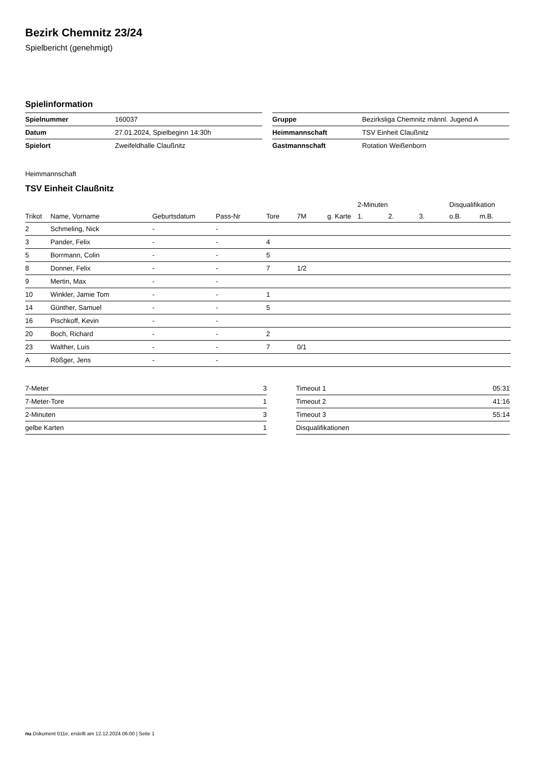Bezirk Chemnitz 23/24
Spielbericht (genehmigt)
Spielinformation
| Spielnummer | 160037 |
| Datum | 27.01.2024, Spielbeginn 14:30h |
| Spielort | Zweifeldhalle Claußnitz |
| Gruppe | Bezirksliga Chemnitz männl. Jugend A |
| Heimmannschaft | TSV Einheit Claußnitz |
| Gastmannschaft | Rotation Weißenborn |
Heimmannschaft
TSV Einheit Claußnitz
| | | | | | | | 2-Minuten | | | Disqualifikation | |
| --- | --- | --- | --- | --- | --- | --- | --- | --- | --- | --- | --- |
| Trikot | Name, Vorname | Geburtsdatum | Pass-Nr | Tore | 7M | g. Karte | 1. | 2. | 3. | o.B. | m.B. |
| 2 | Schmeling, Nick | - | - | | | | | | | | |
| 3 | Pander, Felix | - | - | 4 | | | | | | | |
| 5 | Borrmann, Colin | - | - | 5 | | | | | | | |
| 8 | Donner, Felix | - | - | 7 | 1/2 | | | | | | |
| 9 | Mertin, Max | - | - | | | | | | | | |
| 10 | Winkler, Jamie Tom | - | - | 1 | | | | | | | |
| 14 | Günther, Samuel | - | - | 5 | | | | | | | |
| 16 | Pischkoff, Kevin | - | - | | | | | | | | |
| 20 | Boch, Richard | - | - | 2 | | | | | | | |
| 23 | Walther, Luis | - | - | 7 | 0/1 | | | | | | |
| A | Rößger, Jens | - | - | | | | | | | | |
| 7-Meter | 3 |
| 7-Meter-Tore | 1 |
| 2-Minuten | 3 |
| gelbe Karten | 1 |
| Timeout 1 | 05:31 |
| Timeout 2 | 41:16 |
| Timeout 3 | 55:14 |
| Disqualifikationen | |
nu.Dokument 011e, erstellt am 12.12.2024 06:00 | Seite 1